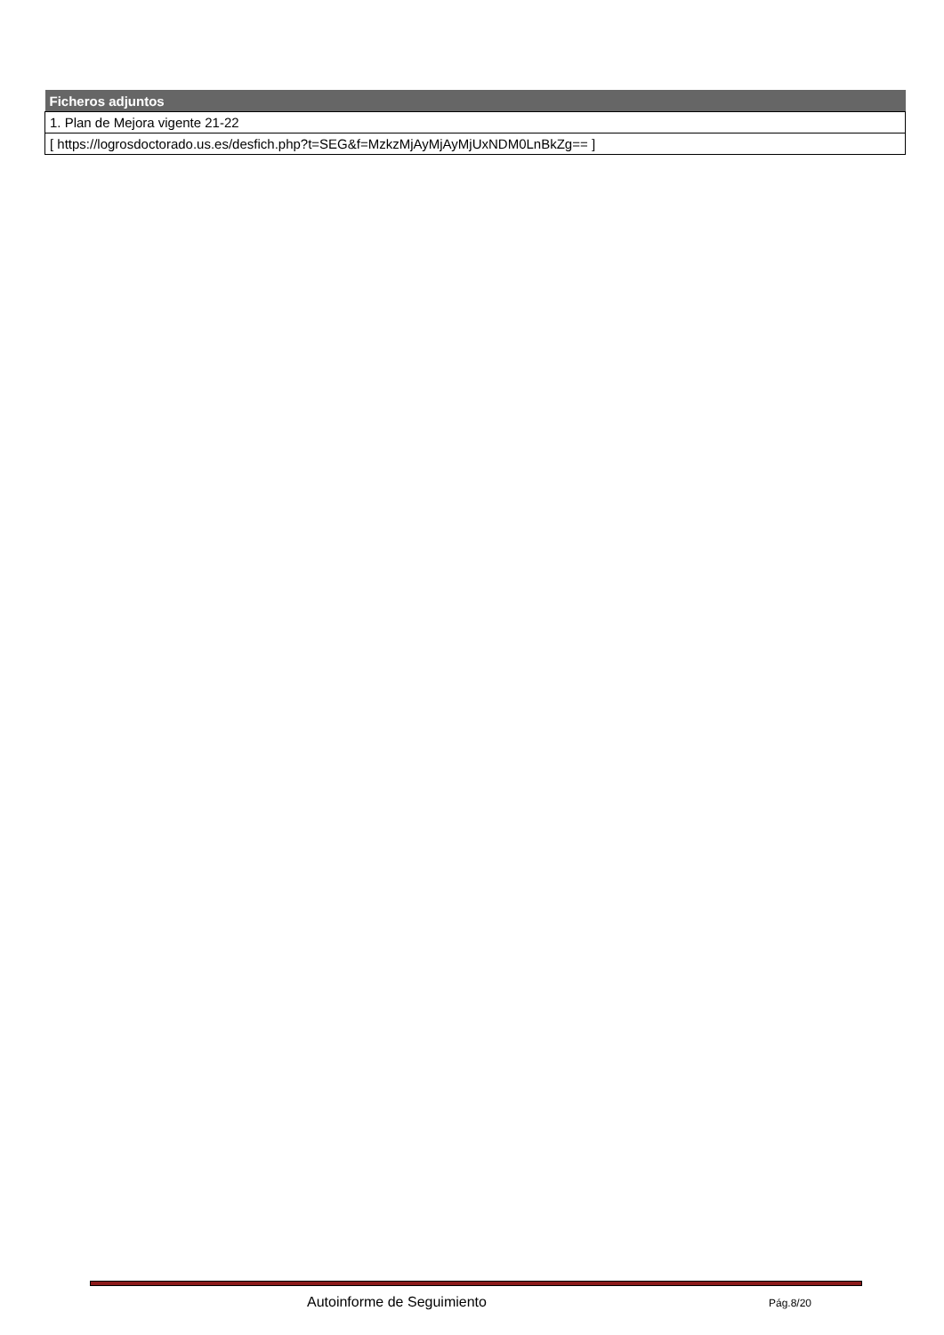| Ficheros adjuntos |
| --- |
| 1. Plan de Mejora vigente 21-22 |
| [ https://logrosdoctorado.us.es/desfich.php?t=SEG&f=MzkzMjAyMjAyMjUxNDM0LnBkZg== ] |
Autoinforme de Seguimiento Pág.8/20